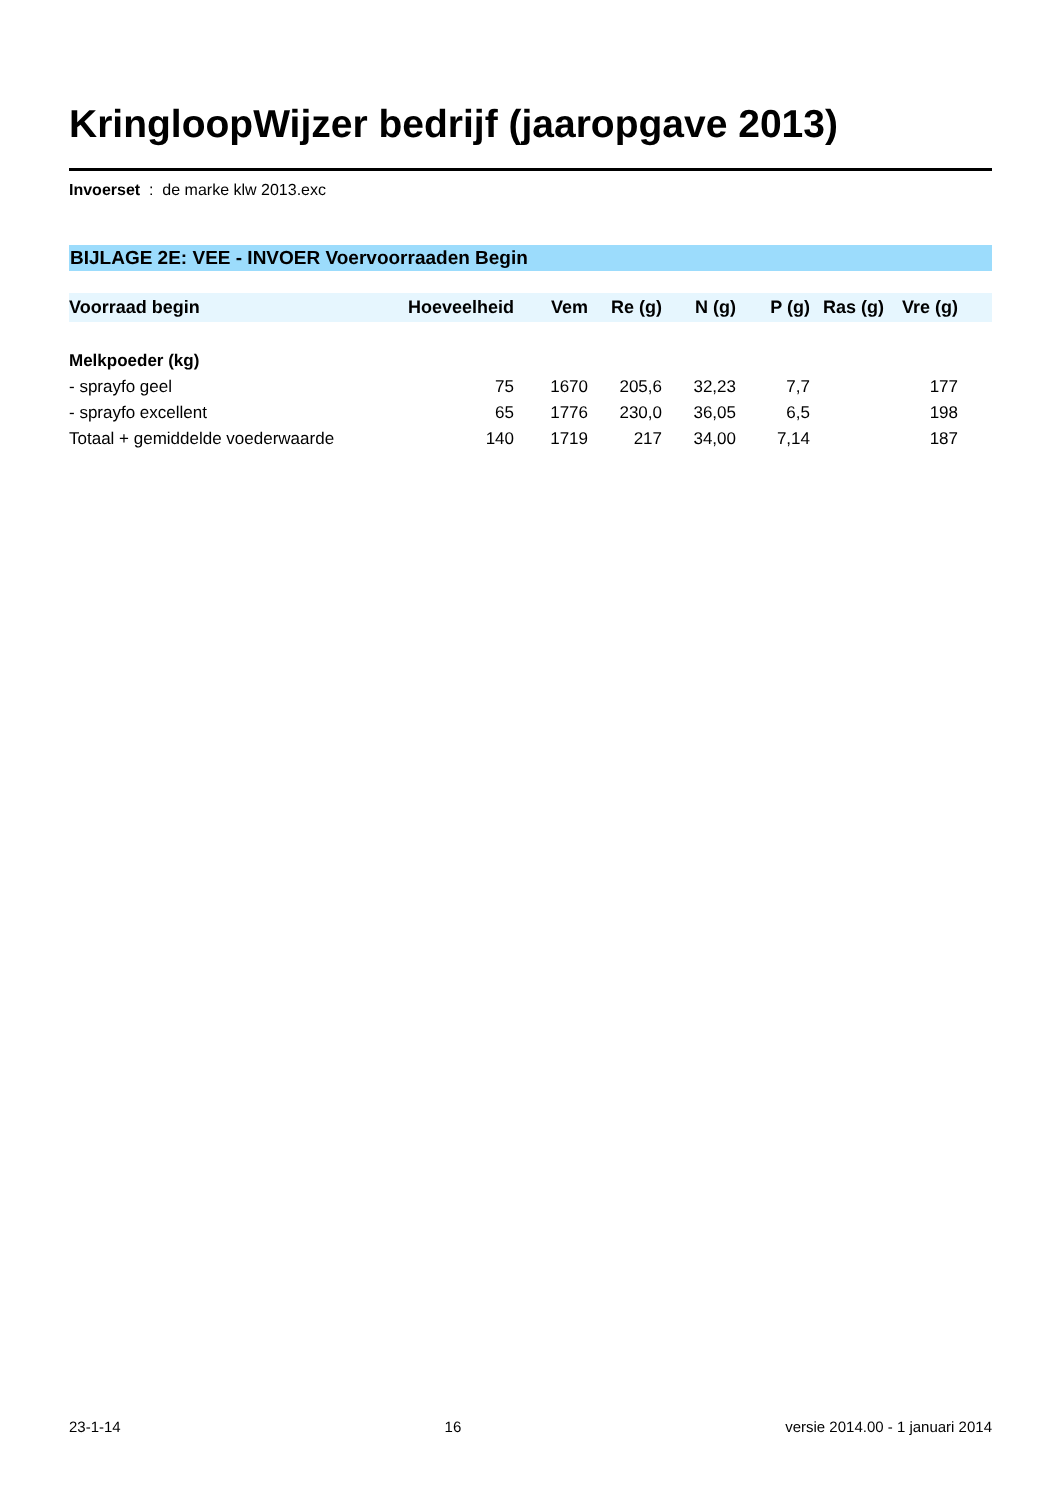KringloopWijzer bedrijf (jaaropgave 2013)
Invoerset : de marke klw 2013.exc
BIJLAGE 2E: VEE - INVOER Voervoorraaden Begin
| Voorraad begin | Hoeveelheid | Vem | Re (g) | N (g) | P (g) | Ras (g) | Vre (g) | |
| --- | --- | --- | --- | --- | --- | --- | --- | --- |
| Melkpoeder (kg) | | | | | | | | |
| - sprayfo geel | 75 | 1670 | 205,6 | 32,23 | 7,7 | | 177 | |
| - sprayfo excellent | 65 | 1776 | 230,0 | 36,05 | 6,5 | | 198 | |
| Totaal + gemiddelde voederwaarde | 140 | 1719 | 217 | 34,00 | 7,14 | | 187 | |
23-1-14 16 versie 2014.00 - 1 januari 2014